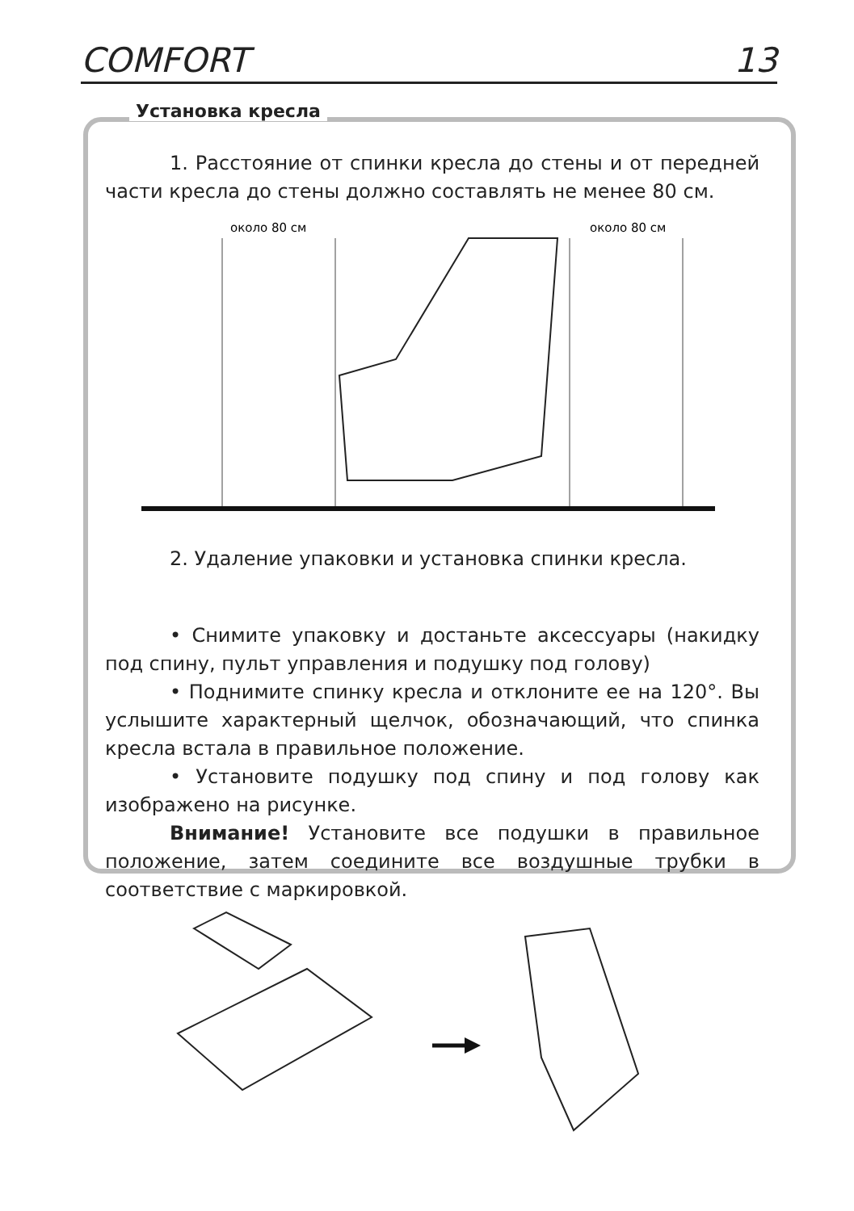COMFORT 13
Установка кресла
1. Расстояние от спинки кресла до стены и от передней части кресла до стены должно составлять не менее 80 см.
около 80 см
около 80 см
2. Удаление упаковки и установка спинки кресла.
• Снимите упаковку и достаньте аксессуары (накидку под спину, пульт управления и подушку под голову)
• Поднимите спинку кресла и отклоните ее на 120°. Вы услышите характерный щелчок, обозначающий, что спинка кресла встала в правильное положение.
• Установите подушку под спину и под голову как изображено на рисунке.
Внимание! Установите все подушки в правильное положение, затем соедините все воздушные трубки в соответствие с маркировкой.